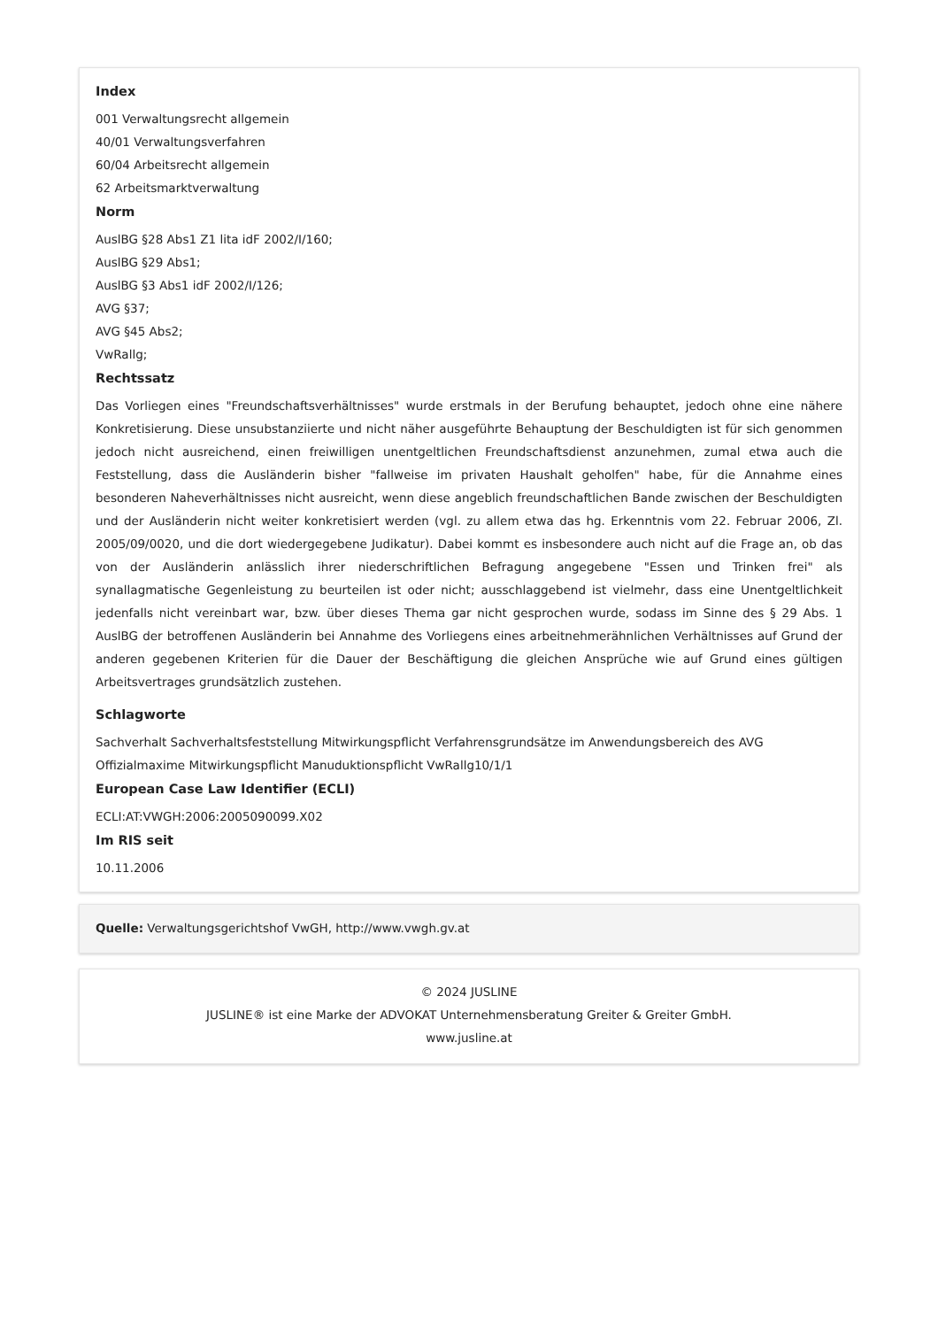Index
001 Verwaltungsrecht allgemein
40/01 Verwaltungsverfahren
60/04 Arbeitsrecht allgemein
62 Arbeitsmarktverwaltung
Norm
AuslBG §28 Abs1 Z1 lita idF 2002/I/160;
AuslBG §29 Abs1;
AuslBG §3 Abs1 idF 2002/I/126;
AVG §37;
AVG §45 Abs2;
VwRallg;
Rechtssatz
Das Vorliegen eines "Freundschaftsverhältnisses" wurde erstmals in der Berufung behauptet, jedoch ohne eine nähere Konkretisierung. Diese unsubstanziierte und nicht näher ausgeführte Behauptung der Beschuldigten ist für sich genommen jedoch nicht ausreichend, einen freiwilligen unentgeltlichen Freundschaftsdienst anzunehmen, zumal etwa auch die Feststellung, dass die Ausländerin bisher "fallweise im privaten Haushalt geholfen" habe, für die Annahme eines besonderen Naheverhältnisses nicht ausreicht, wenn diese angeblich freundschaftlichen Bande zwischen der Beschuldigten und der Ausländerin nicht weiter konkretisiert werden (vgl. zu allem etwa das hg. Erkenntnis vom 22. Februar 2006, Zl. 2005/09/0020, und die dort wiedergegebene Judikatur). Dabei kommt es insbesondere auch nicht auf die Frage an, ob das von der Ausländerin anlässlich ihrer niederschriftlichen Befragung angegebene "Essen und Trinken frei" als synallagmatische Gegenleistung zu beurteilen ist oder nicht; ausschlaggebend ist vielmehr, dass eine Unentgeltlichkeit jedenfalls nicht vereinbart war, bzw. über dieses Thema gar nicht gesprochen wurde, sodass im Sinne des § 29 Abs. 1 AuslBG der betroffenen Ausländerin bei Annahme des Vorliegens eines arbeitnehmerähnlichen Verhältnisses auf Grund der anderen gegebenen Kriterien für die Dauer der Beschäftigung die gleichen Ansprüche wie auf Grund eines gültigen Arbeitsvertrages grundsätzlich zustehen.
Schlagworte
Sachverhalt Sachverhaltsfeststellung Mitwirkungspflicht Verfahrensgrundsätze im Anwendungsbereich des AVG Offizialmaxime Mitwirkungspflicht Manuduktionspflicht VwRallg10/1/1
European Case Law Identifier (ECLI)
ECLI:AT:VWGH:2006:2005090099.X02
Im RIS seit
10.11.2006
Quelle: Verwaltungsgerichtshof VwGH, http://www.vwgh.gv.at
© 2024 JUSLINE
JUSLINE® ist eine Marke der ADVOKAT Unternehmensberatung Greiter & Greiter GmbH.
www.jusline.at